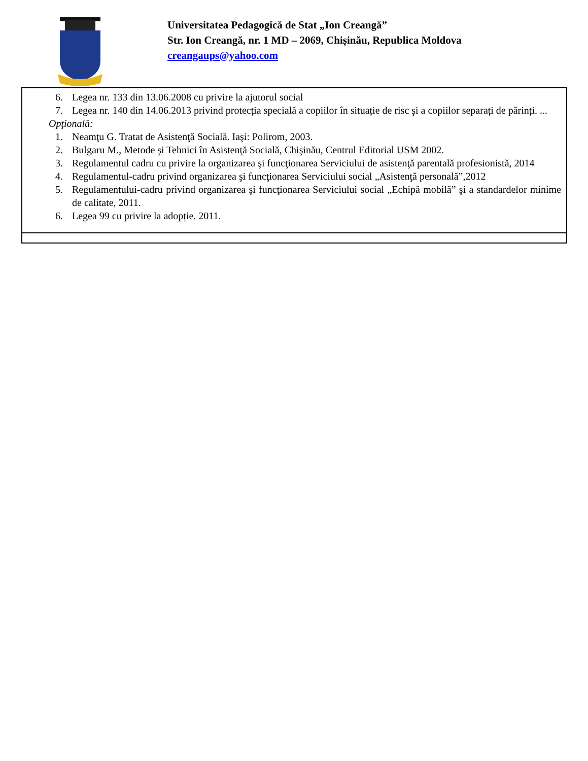Universitatea Pedagogică de Stat „Ion Creangă”
Str. Ion Creangă, nr. 1 MD – 2069, Chișinău, Republica Moldova
creangaups@yahoo.com
| 6. Legea nr. 133 din 13.06.2008 cu privire la ajutorul social 7. Legea nr. 140 din 14.06.2013 privind protecția specială a copiilor în situație de risc şi a copiilor separați de părinți. ... Opţională: 1. Neamţu G. Tratat de Asistenţă Socială. Iaşi: Polirom, 2003. 2. Bulgaru M., Metode şi Tehnici în Asistenţă Socială, Chişinău, Centrul Editorial USM 2002. 3. Regulamentul cadru cu privire la organizarea şi funcţionarea Serviciului de asistenţă parentală profesionistă, 2014 4. Regulamentul-cadru privind organizarea şi funcţionarea Serviciului social „Asistenţă personală”,2012 5. Regulamentului-cadru privind organizarea şi funcţionarea Serviciului social „Echipă mobilă” şi a standardelor minime de calitate, 2011. 6. Legea 99 cu privire la adopție. 2011. |